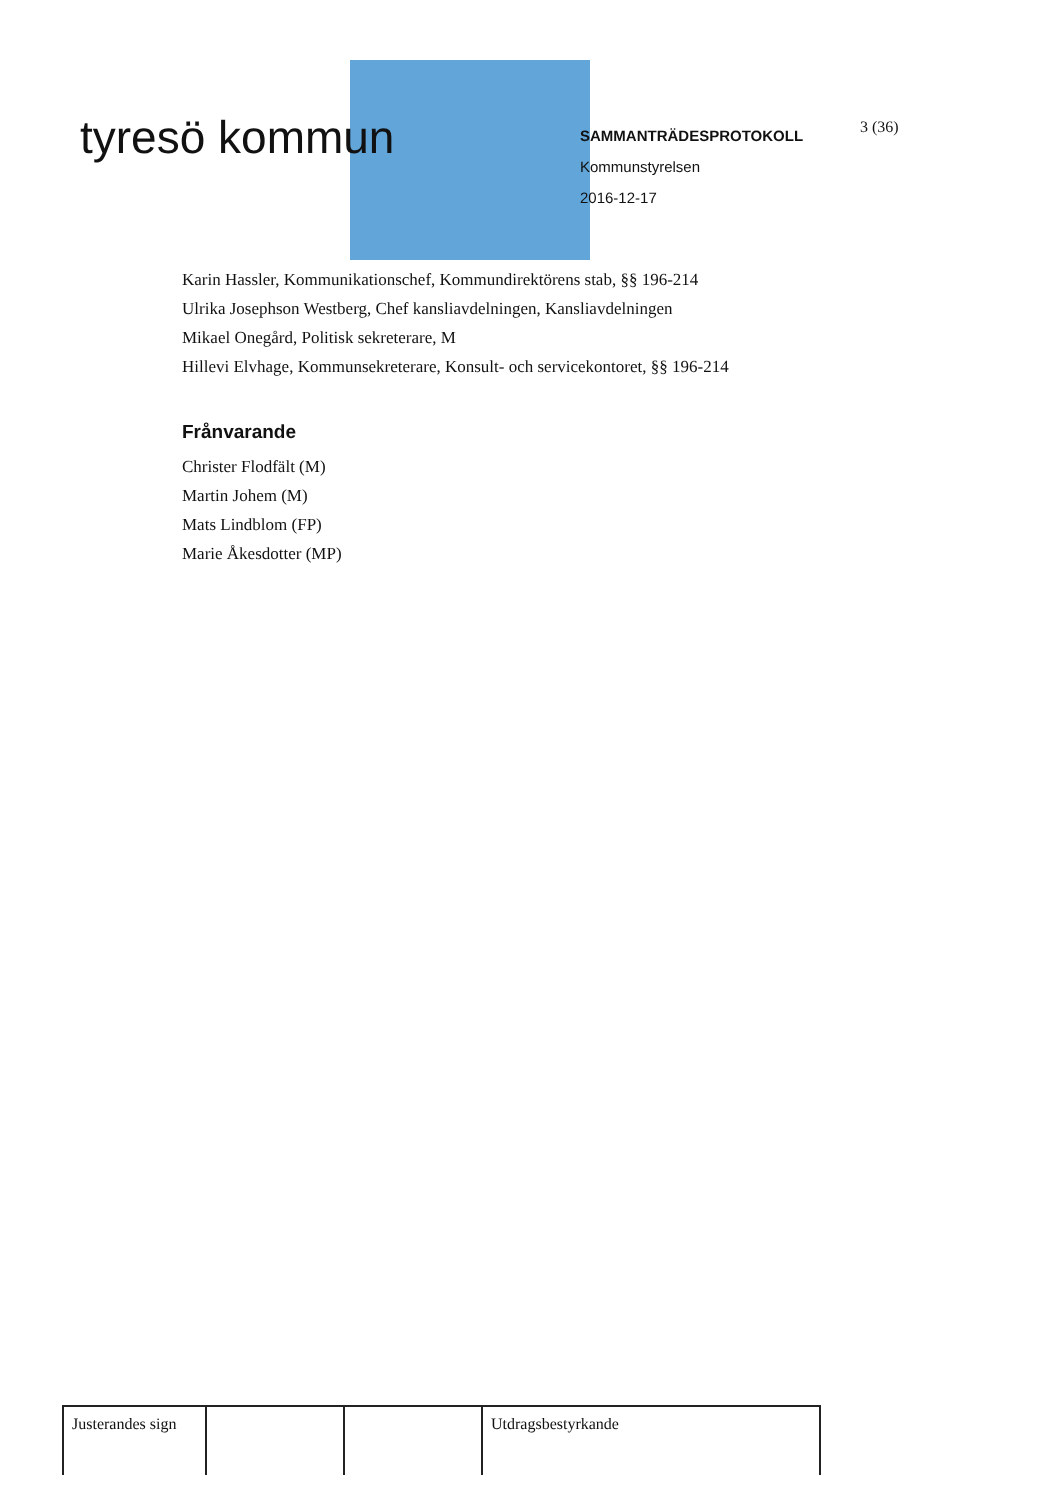tyresö kommun
SAMMANTRÄDESPROTOKOLL
Kommunstyrelsen
2016-12-17
3 (36)
Karin Hassler, Kommunikationschef, Kommundirektörens stab, §§ 196-214
Ulrika Josephson Westberg, Chef kansliavdelningen, Kansliavdelningen
Mikael Onegård, Politisk sekreterare, M
Hillevi Elvhage, Kommunsekreterare, Konsult- och servicekontoret, §§ 196-214
Frånvarande
Christer Flodfält (M)
Martin Johem (M)
Mats Lindblom (FP)
Marie Åkesdotter (MP)
| Justerandes sign | | | Utdragsbestyrkande |